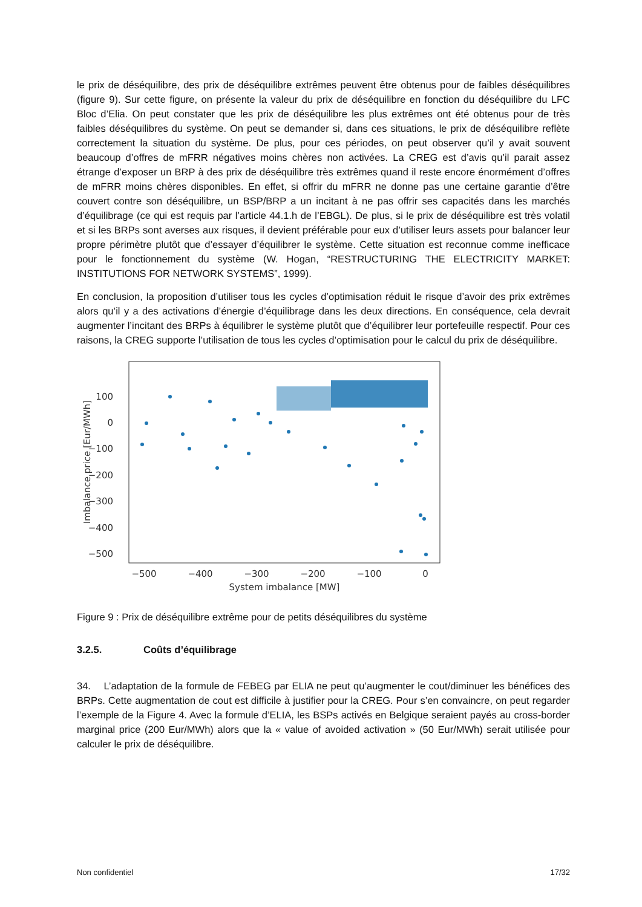le prix de déséquilibre, des prix de déséquilibre extrêmes peuvent être obtenus pour de faibles déséquilibres (figure 9). Sur cette figure, on présente la valeur du prix de déséquilibre en fonction du déséquilibre du LFC Bloc d’Elia. On peut constater que les prix de déséquilibre les plus extrêmes ont été obtenus pour de très faibles déséquilibres du système. On peut se demander si, dans ces situations, le prix de déséquilibre reflète correctement la situation du système. De plus, pour ces périodes, on peut observer qu’il y avait souvent beaucoup d’offres de mFRR négatives moins chères non activées. La CREG est d’avis qu’il parait assez étrange d’exposer un BRP à des prix de déséquilibre très extrêmes quand il reste encore énormément d’offres de mFRR moins chères disponibles. En effet, si offrir du mFRR ne donne pas une certaine garantie d’être couvert contre son déséquilibre, un BSP/BRP a un incitant à ne pas offrir ses capacités dans les marchés d’équilibrage (ce qui est requis par l’article 44.1.h de l’EBGL). De plus, si le prix de déséquilibre est très volatil et si les BRPs sont averses aux risques, il devient préférable pour eux d’utiliser leurs assets pour balancer leur propre périmètre plutôt que d’essayer d’équilibrer le système. Cette situation est reconnue comme inefficace pour le fonctionnement du système (W. Hogan, “RESTRUCTURING THE ELECTRICITY MARKET: INSTITUTIONS FOR NETWORK SYSTEMS”, 1999).
En conclusion, la proposition d’utiliser tous les cycles d’optimisation réduit le risque d’avoir des prix extrêmes alors qu’il y a des activations d’énergie d’équilibrage dans les deux directions. En conséquence, cela devrait augmenter l’incitant des BRPs à équilibrer le système plutôt que d’équilibrer leur portefeuille respectif. Pour ces raisons, la CREG supporte l’utilisation de tous les cycles d’optimisation pour le calcul du prix de déséquilibre.
100
0
−100
−200
−300
−400
−500
−500
−400
−300
−200
−100
0
System imbalance [MW]
Imbalance price [Eur/MWh]
Figure 9 : Prix de déséquilibre extrême pour de petits déséquilibres du système
3.2.5. Coûts d’équilibrage
34. L’adaptation de la formule de FEBEG par ELIA ne peut qu’augmenter le cout/diminuer les bénéfices des BRPs. Cette augmentation de cout est difficile à justifier pour la CREG. Pour s’en convaincre, on peut regarder l’exemple de la Figure 4. Avec la formule d’ELIA, les BSPs activés en Belgique seraient payés au cross-border marginal price (200 Eur/MWh) alors que la « value of avoided activation » (50 Eur/MWh) serait utilisée pour calculer le prix de déséquilibre.
Non confidentiel 17/32